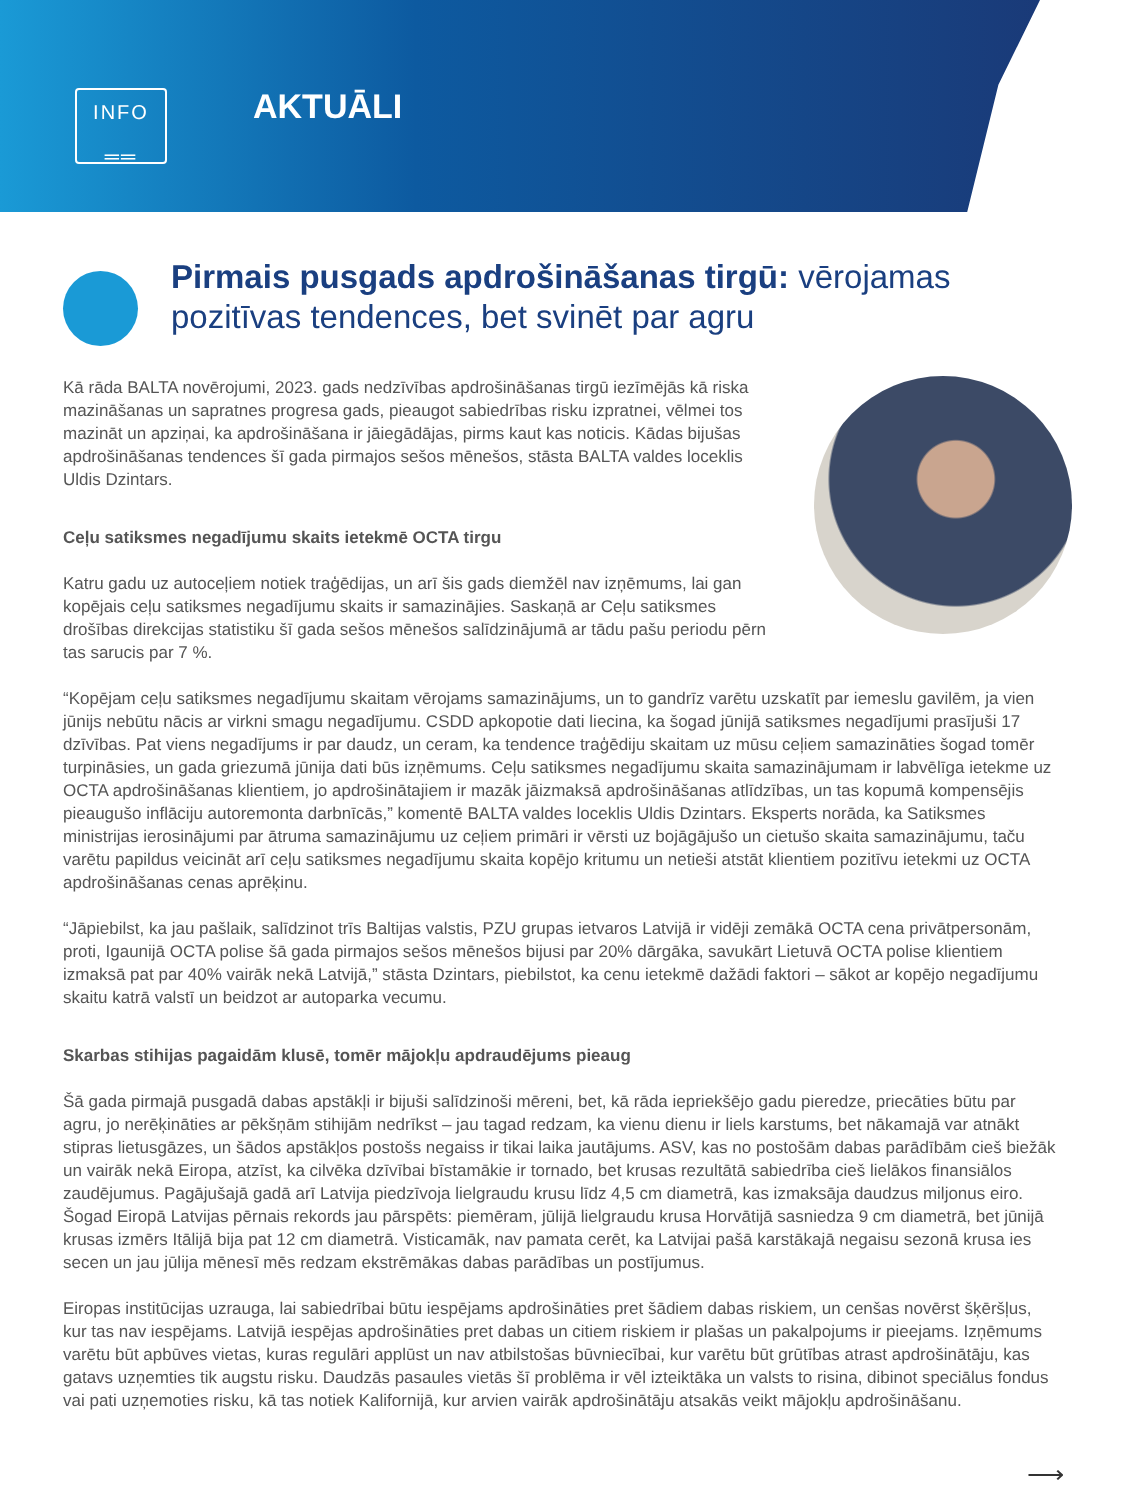INFO
══
AKTUĀLI
Pirmais pusgads apdrošināšanas tirgū: vērojamas pozitīvas tendences, bet svinēt par agru
Kā rāda BALTA novērojumi, 2023. gads nedzīvības apdrošināšanas tirgū iezīmējās kā riska mazināšanas un sapratnes progresa gads, pieaugot sabiedrības risku izpratnei, vēlmei tos mazināt un apziņai, ka apdrošināšana ir jāiegādājas, pirms kaut kas noticis. Kādas bijušas apdrošināšanas tendences šī gada pirmajos sešos mēnešos, stāsta BALTA valdes loceklis Uldis Dzintars.
Ceļu satiksmes negadījumu skaits ietekmē OCTA tirgu
Katru gadu uz autoceļiem notiek traģēdijas, un arī šis gads diemžēl nav izņēmums, lai gan kopējais ceļu satiksmes negadījumu skaits ir samazinājies. Saskaņā ar Ceļu satiksmes drošības direkcijas statistiku šī gada sešos mēnešos salīdzinājumā ar tādu pašu periodu pērn tas sarucis par 7 %.
“Kopējam ceļu satiksmes negadījumu skaitam vērojams samazinājums, un to gandrīz varētu uzskatīt par iemeslu gavilēm, ja vien jūnijs nebūtu nācis ar virkni smagu negadījumu. CSDD apkopotie dati liecina, ka šogad jūnijā satiksmes negadījumi prasījuši 17 dzīvības. Pat viens negadījums ir par daudz, un ceram, ka tendence traģēdiju skaitam uz mūsu ceļiem samazināties šogad tomēr turpināsies, un gada griezumā jūnija dati būs izņēmums. Ceļu satiksmes negadījumu skaita samazinājumam ir labvēlīga ietekme uz OCTA apdrošināšanas klientiem, jo apdrošinātajiem ir mazāk jāizmaksā apdrošināšanas atlīdzības, un tas kopumā kompensējis pieaugušo inflāciju autoremonta darbnīcās,” komentē BALTA valdes loceklis Uldis Dzintars. Eksperts norāda, ka Satiksmes ministrijas ierosinājumi par ātruma samazinājumu uz ceļiem primāri ir vērsti uz bojāgājušo un cietušo skaita samazinājumu, taču varētu papildus veicināt arī ceļu satiksmes negadījumu skaita kopējo kritumu un netieši atstāt klientiem pozitīvu ietekmi uz OCTA apdrošināšanas cenas aprēķinu.
“Jāpiebilst, ka jau pašlaik, salīdzinot trīs Baltijas valstis, PZU grupas ietvaros Latvijā ir vidēji zemākā OCTA cena privātpersonām, proti, Igaunijā OCTA polise šā gada pirmajos sešos mēnešos bijusi par 20% dārgāka, savukārt Lietuvā OCTA polise klientiem izmaksā pat par 40% vairāk nekā Latvijā,” stāsta Dzintars, piebilstot, ka cenu ietekmē dažādi faktori – sākot ar kopējo negadījumu skaitu katrā valstī un beidzot ar autoparka vecumu.
Skarbas stihijas pagaidām klusē, tomēr mājokļu apdraudējums pieaug
Šā gada pirmajā pusgadā dabas apstākļi ir bijuši salīdzinoši mēreni, bet, kā rāda iepriekšējo gadu pieredze, priecāties būtu par agru, jo nerēķināties ar pēkšņām stihijām nedrīkst – jau tagad redzam, ka vienu dienu ir liels karstums, bet nākamajā var atnākt stipras lietusgāzes, un šādos apstākļos postošs negaiss ir tikai laika jautājums. ASV, kas no postošām dabas parādībām cieš biežāk un vairāk nekā Eiropa, atzīst, ka cilvēka dzīvībai bīstamākie ir tornado, bet krusas rezultātā sabiedrība cieš lielākos finansiālos zaudējumus. Pagājušajā gadā arī Latvija piedzīvoja lielgraudu krusu līdz 4,5 cm diametrā, kas izmaksāja daudzus miljonus eiro. Šogad Eiropā Latvijas pērnais rekords jau pārspēts: piemēram, jūlijā lielgraudu krusa Horvātijā sasniedza 9 cm diametrā, bet jūnijā krusas izmērs Itālijā bija pat 12 cm diametrā. Visticamāk, nav pamata cerēt, ka Latvijai pašā karstākajā negaisu sezonā krusa ies secen un jau jūlija mēnesī mēs redzam ekstrēmākas dabas parādības un postījumus.
Eiropas institūcijas uzrauga, lai sabiedrībai būtu iespējams apdrošināties pret šādiem dabas riskiem, un cenšas novērst šķēršļus, kur tas nav iespējams. Latvijā iespējas apdrošināties pret dabas un citiem riskiem ir plašas un pakalpojums ir pieejams. Izņēmums varētu būt apbūves vietas, kuras regulāri applūst un nav atbilstošas būvniecībai, kur varētu būt grūtības atrast apdrošinātāju, kas gatavs uzņemties tik augstu risku. Daudzās pasaules vietās šī problēma ir vēl izteiktāka un valsts to risina, dibinot speciālus fondus vai pati uzņemoties risku, kā tas notiek Kalifornijā, kur arvien vairāk apdrošinātāju atsakās veikt mājokļu apdrošināšanu.
⟶